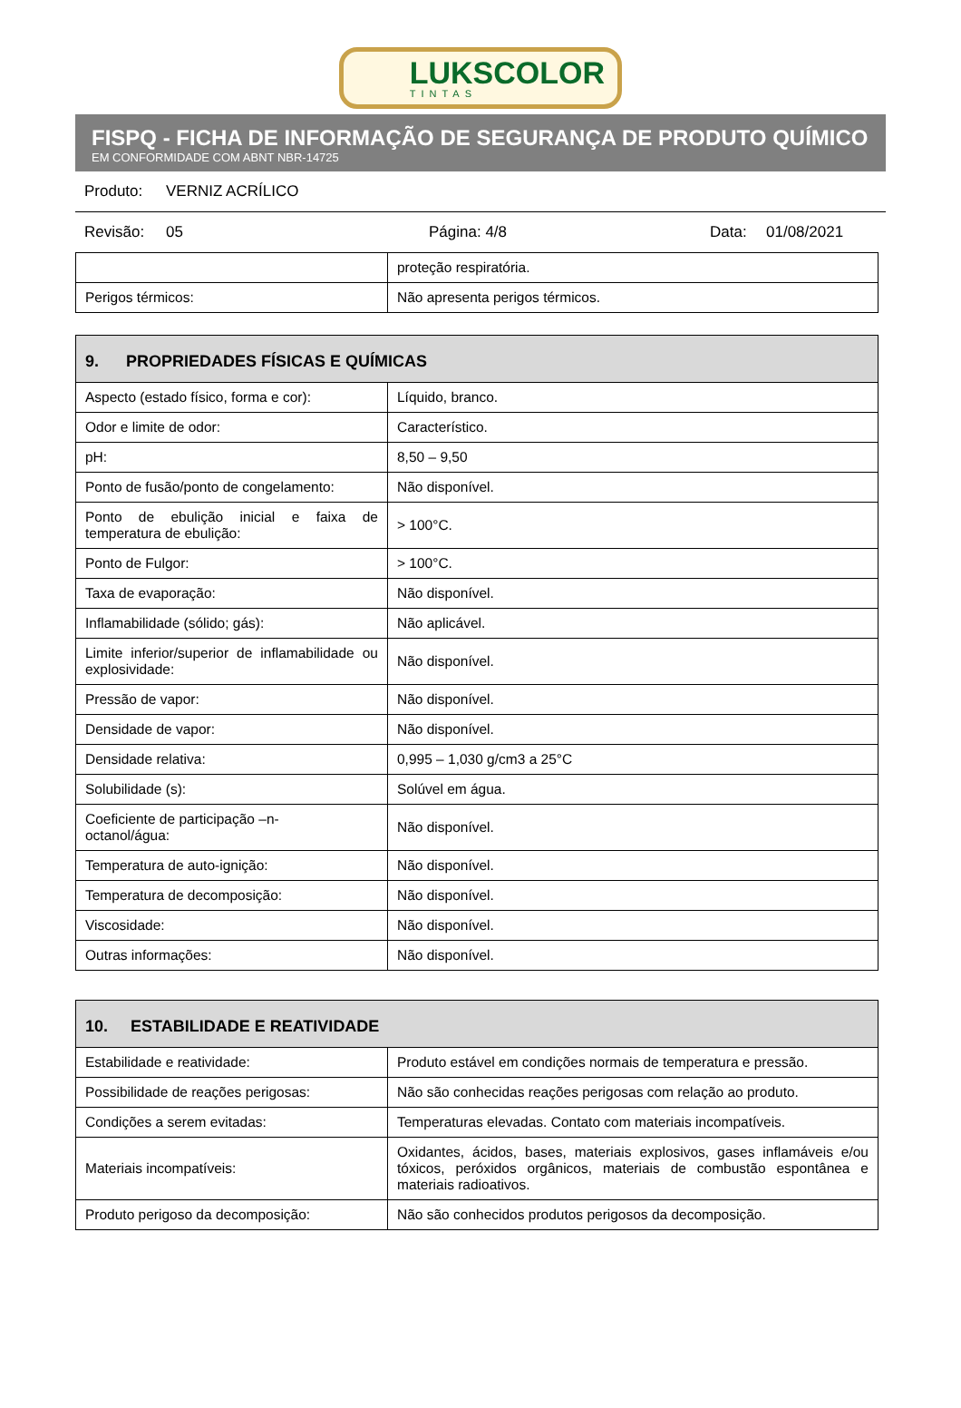LUKSCOLOR
TINTAS
FISPQ - FICHA DE INFORMAÇÃO DE SEGURANÇA DE PRODUTO QUÍMICO
EM CONFORMIDADE COM ABNT NBR-14725
Produto: VERNIZ ACRÍLICO
Revisão: 05 Página: 4/8 Data: 01/08/2021
| | proteção respiratória. |
| Perigos térmicos: | Não apresenta perigos térmicos. |
| 9. PROPRIEDADES FÍSICAS E QUÍMICAS | |
| --- | --- |
| Aspecto (estado físico, forma e cor): | Líquido, branco. |
| Odor e limite de odor: | Característico. |
| pH: | 8,50 – 9,50 |
| Ponto de fusão/ponto de congelamento: | Não disponível. |
| Ponto de ebulição inicial e faixa de temperatura de ebulição: | > 100°C. |
| Ponto de Fulgor: | > 100°C. |
| Taxa de evaporação: | Não disponível. |
| Inflamabilidade (sólido; gás): | Não aplicável. |
| Limite inferior/superior de inflamabilidade ou explosividade: | Não disponível. |
| Pressão de vapor: | Não disponível. |
| Densidade de vapor: | Não disponível. |
| Densidade relativa: | 0,995 – 1,030 g/cm3 a 25°C |
| Solubilidade (s): | Solúvel em água. |
| Coeficiente de participação –n- octanol/água: | Não disponível. |
| Temperatura de auto-ignição: | Não disponível. |
| Temperatura de decomposição: | Não disponível. |
| Viscosidade: | Não disponível. |
| Outras informações: | Não disponível. |
| 10. ESTABILIDADE E REATIVIDADE | |
| --- | --- |
| Estabilidade e reatividade: | Produto estável em condições normais de temperatura e pressão. |
| Possibilidade de reações perigosas: | Não são conhecidas reações perigosas com relação ao produto. |
| Condições a serem evitadas: | Temperaturas elevadas. Contato com materiais incompatíveis. |
| Materiais incompatíveis: | Oxidantes, ácidos, bases, materiais explosivos, gases inflamáveis e/ou tóxicos, peróxidos orgânicos, materiais de combustão espontânea e materiais radioativos. |
| Produto perigoso da decomposição: | Não são conhecidos produtos perigosos da decomposição. |